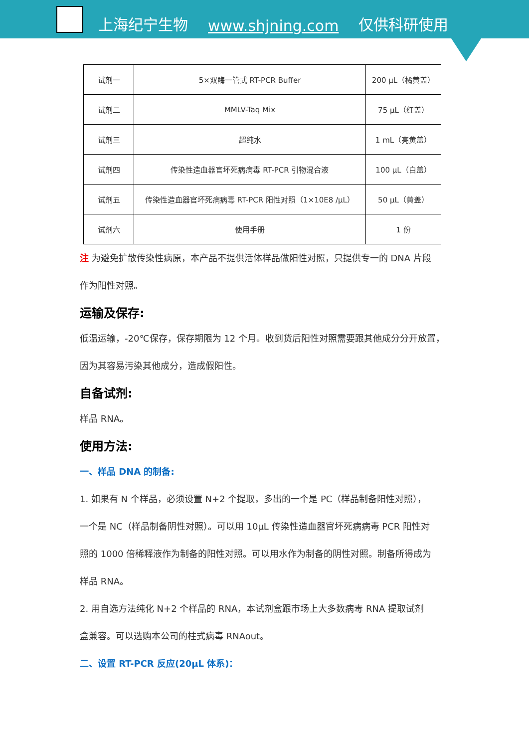上海纪宁生物 www.shjning.com 仅供科研使用
| 试剂一 | 5×双酶一管式 RT-PCR Buffer | 200 μL（橘黄盖） |
| 试剂二 | MMLV-Taq Mix | 75 μL（红盖） |
| 试剂三 | 超纯水 | 1 mL（亮黄盖） |
| 试剂四 | 传染性造血器官坏死病病毒 RT-PCR 引物混合液 | 100 μL（白盖） |
| 试剂五 | 传染性造血器官坏死病病毒 RT-PCR 阳性对照（1×10E8 /μL） | 50 μL（黄盖） |
| 试剂六 | 使用手册 | 1 份 |
注 为避免扩散传染性病原，本产品不提供活体样品做阳性对照，只提供专一的 DNA 片段
作为阳性对照。
运输及保存:
低温运输，-20℃保存，保存期限为 12 个月。收到货后阳性对照需要跟其他成分分开放置，
因为其容易污染其他成分，造成假阳性。
自备试剂:
样品 RNA。
使用方法:
一、样品 DNA 的制备:
1. 如果有 N 个样品，必须设置 N+2 个提取，多出的一个是 PC（样品制备阳性对照），
一个是 NC（样品制备阴性对照）。可以用 10μL 传染性造血器官坏死病病毒 PCR 阳性对
照的 1000 倍稀释液作为制备的阳性对照。可以用水作为制备的阴性对照。制备所得成为
样品 RNA。
2. 用自选方法纯化 N+2 个样品的 RNA，本试剂盒跟市场上大多数病毒 RNA 提取试剂
盒兼容。可以选购本公司的柱式病毒 RNAout。
二、设置 RT-PCR 反应(20μL 体系)：